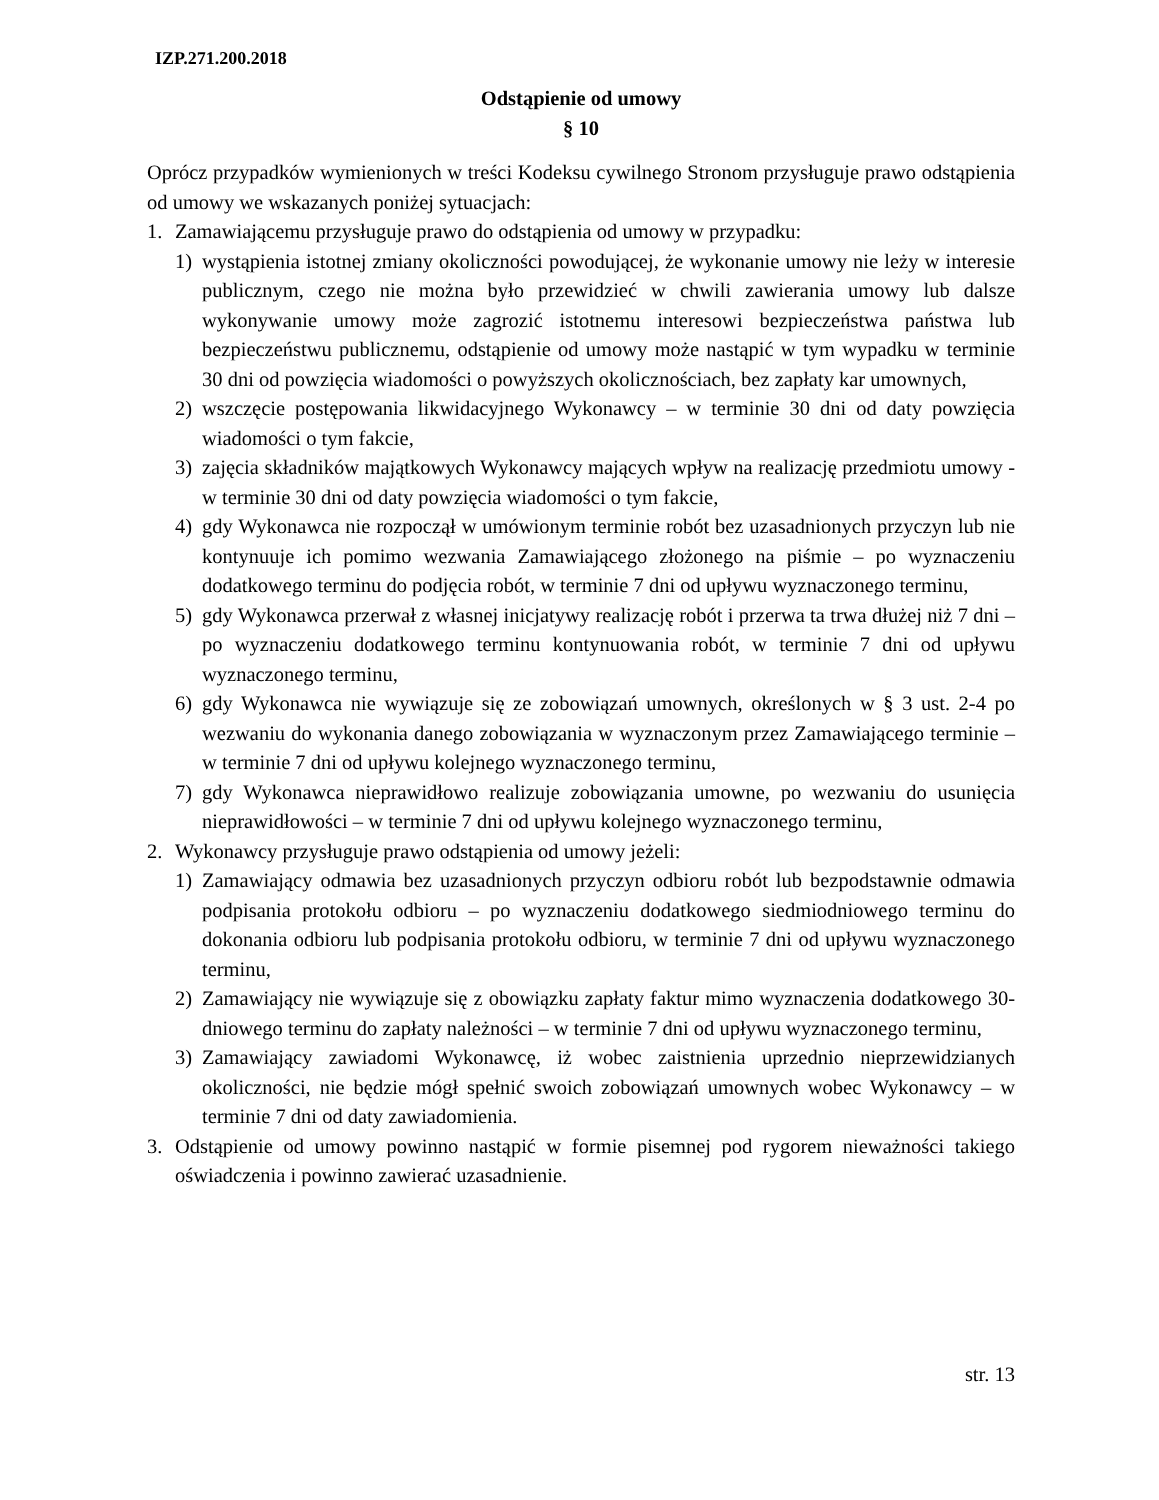IZP.271.200.2018
Odstąpienie od umowy
§ 10
Oprócz przypadków wymienionych w treści Kodeksu cywilnego Stronom przysługuje prawo odstąpienia od umowy we wskazanych poniżej sytuacjach:
1. Zamawiającemu przysługuje prawo do odstąpienia od umowy w przypadku:
1) wystąpienia istotnej zmiany okoliczności powodującej, że wykonanie umowy nie leży w interesie publicznym, czego nie można było przewidzieć w chwili zawierania umowy lub dalsze wykonywanie umowy może zagrozić istotnemu interesowi bezpieczeństwa państwa lub bezpieczeństwu publicznemu, odstąpienie od umowy może nastąpić w tym wypadku w terminie 30 dni od powzięcia wiadomości o powyższych okolicznościach, bez zapłaty kar umownych,
2) wszczęcie postępowania likwidacyjnego Wykonawcy – w terminie 30 dni od daty powzięcia wiadomości o tym fakcie,
3) zajęcia składników majątkowych Wykonawcy mających wpływ na realizację przedmiotu umowy - w terminie 30 dni od daty powzięcia wiadomości o tym fakcie,
4) gdy Wykonawca nie rozpoczął w umówionym terminie robót bez uzasadnionych przyczyn lub nie kontynuuje ich pomimo wezwania Zamawiającego złożonego na piśmie – po wyznaczeniu dodatkowego terminu do podjęcia robót, w terminie 7 dni od upływu wyznaczonego terminu,
5) gdy Wykonawca przerwał z własnej inicjatywy realizację robót i przerwa ta trwa dłużej niż 7 dni – po wyznaczeniu dodatkowego terminu kontynuowania robót, w terminie 7 dni od upływu wyznaczonego terminu,
6) gdy Wykonawca nie wywiązuje się ze zobowiązań umownych, określonych w § 3 ust. 2-4 po wezwaniu do wykonania danego zobowiązania w wyznaczonym przez Zamawiającego terminie – w terminie 7 dni od upływu kolejnego wyznaczonego terminu,
7) gdy Wykonawca nieprawidłowo realizuje zobowiązania umowne, po wezwaniu do usunięcia nieprawidłowości – w terminie 7 dni od upływu kolejnego wyznaczonego terminu,
2. Wykonawcy przysługuje prawo odstąpienia od umowy jeżeli:
1) Zamawiający odmawia bez uzasadnionych przyczyn odbioru robót lub bezpodstawnie odmawia podpisania protokołu odbioru – po wyznaczeniu dodatkowego siedmiodniowego terminu do dokonania odbioru lub podpisania protokołu odbioru, w terminie 7 dni od upływu wyznaczonego terminu,
2) Zamawiający nie wywiązuje się z obowiązku zapłaty faktur mimo wyznaczenia dodatkowego 30-dniowego terminu do zapłaty należności – w terminie 7 dni od upływu wyznaczonego terminu,
3) Zamawiający zawiadomi Wykonawcę, iż wobec zaistnienia uprzednio nieprzewidzianych okoliczności, nie będzie mógł spełnić swoich zobowiązań umownych wobec Wykonawcy – w terminie 7 dni od daty zawiadomienia.
3. Odstąpienie od umowy powinno nastąpić w formie pisemnej pod rygorem nieważności takiego oświadczenia i powinno zawierać uzasadnienie.
str. 13